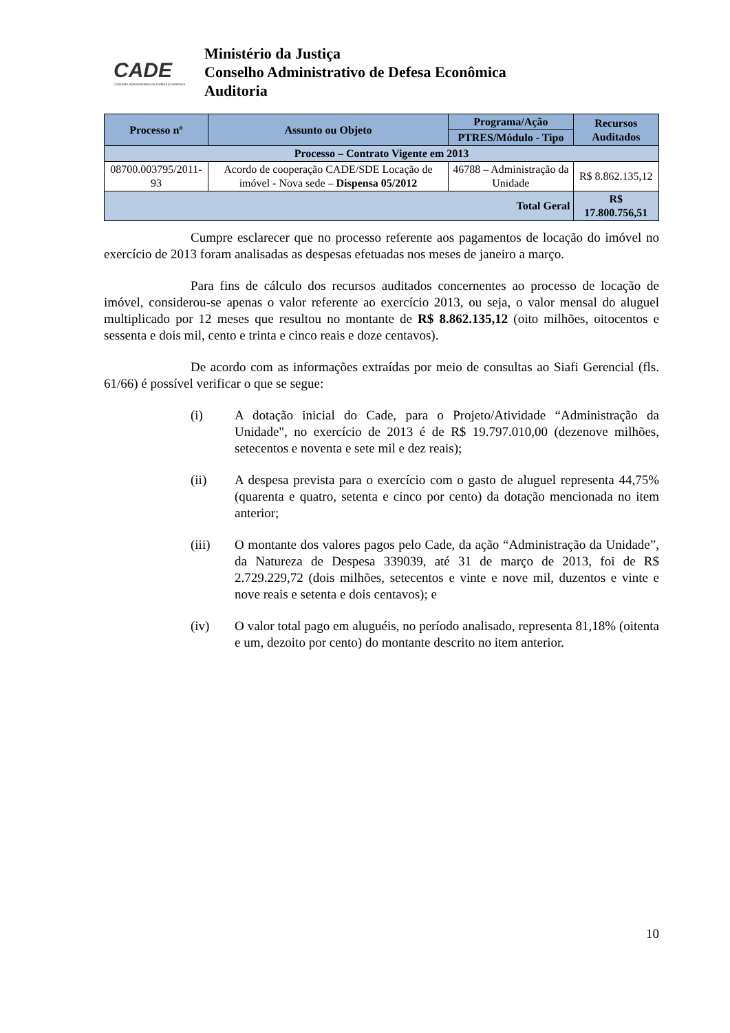CADE
Conselho Administrativo de Defesa Econômica
Ministério da Justiça
Conselho Administrativo de Defesa Econômica
Auditoria
| Processo nº | Assunto ou Objeto | Programa/Ação | Recursos Auditados |
| --- | --- | --- | --- |
| | | PTRES/Módulo - Tipo | |
| Processo – Contrato Vigente em 2013 | | | |
| 08700.003795/2011-93 | Acordo de cooperação CADE/SDE Locação de imóvel - Nova sede – Dispensa 05/2012 | 46788 – Administração da Unidade | R$ 8.862.135,12 |
| Total Geral | | | R$ 17.800.756,51 |
Cumpre esclarecer que no processo referente aos pagamentos de locação do imóvel no exercício de 2013 foram analisadas as despesas efetuadas nos meses de janeiro a março.
Para fins de cálculo dos recursos auditados concernentes ao processo de locação de imóvel, considerou-se apenas o valor referente ao exercício 2013, ou seja, o valor mensal do aluguel multiplicado por 12 meses que resultou no montante de R$ 8.862.135,12 (oito milhões, oitocentos e sessenta e dois mil, cento e trinta e cinco reais e doze centavos).
De acordo com as informações extraídas por meio de consultas ao Siafi Gerencial (fls. 61/66) é possível verificar o que se segue:
(i) A dotação inicial do Cade, para o Projeto/Atividade “Administração da Unidade", no exercício de 2013 é de R$ 19.797.010,00 (dezenove milhões, setecentos e noventa e sete mil e dez reais);
(ii) A despesa prevista para o exercício com o gasto de aluguel representa 44,75% (quarenta e quatro, setenta e cinco por cento) da dotação mencionada no item anterior;
(iii) O montante dos valores pagos pelo Cade, da ação “Administração da Unidade”, da Natureza de Despesa 339039, até 31 de março de 2013, foi de R$ 2.729.229,72 (dois milhões, setecentos e vinte e nove mil, duzentos e vinte e nove reais e setenta e dois centavos); e
(iv) O valor total pago em aluguéis, no período analisado, representa 81,18% (oitenta e um, dezoito por cento) do montante descrito no item anterior.
10